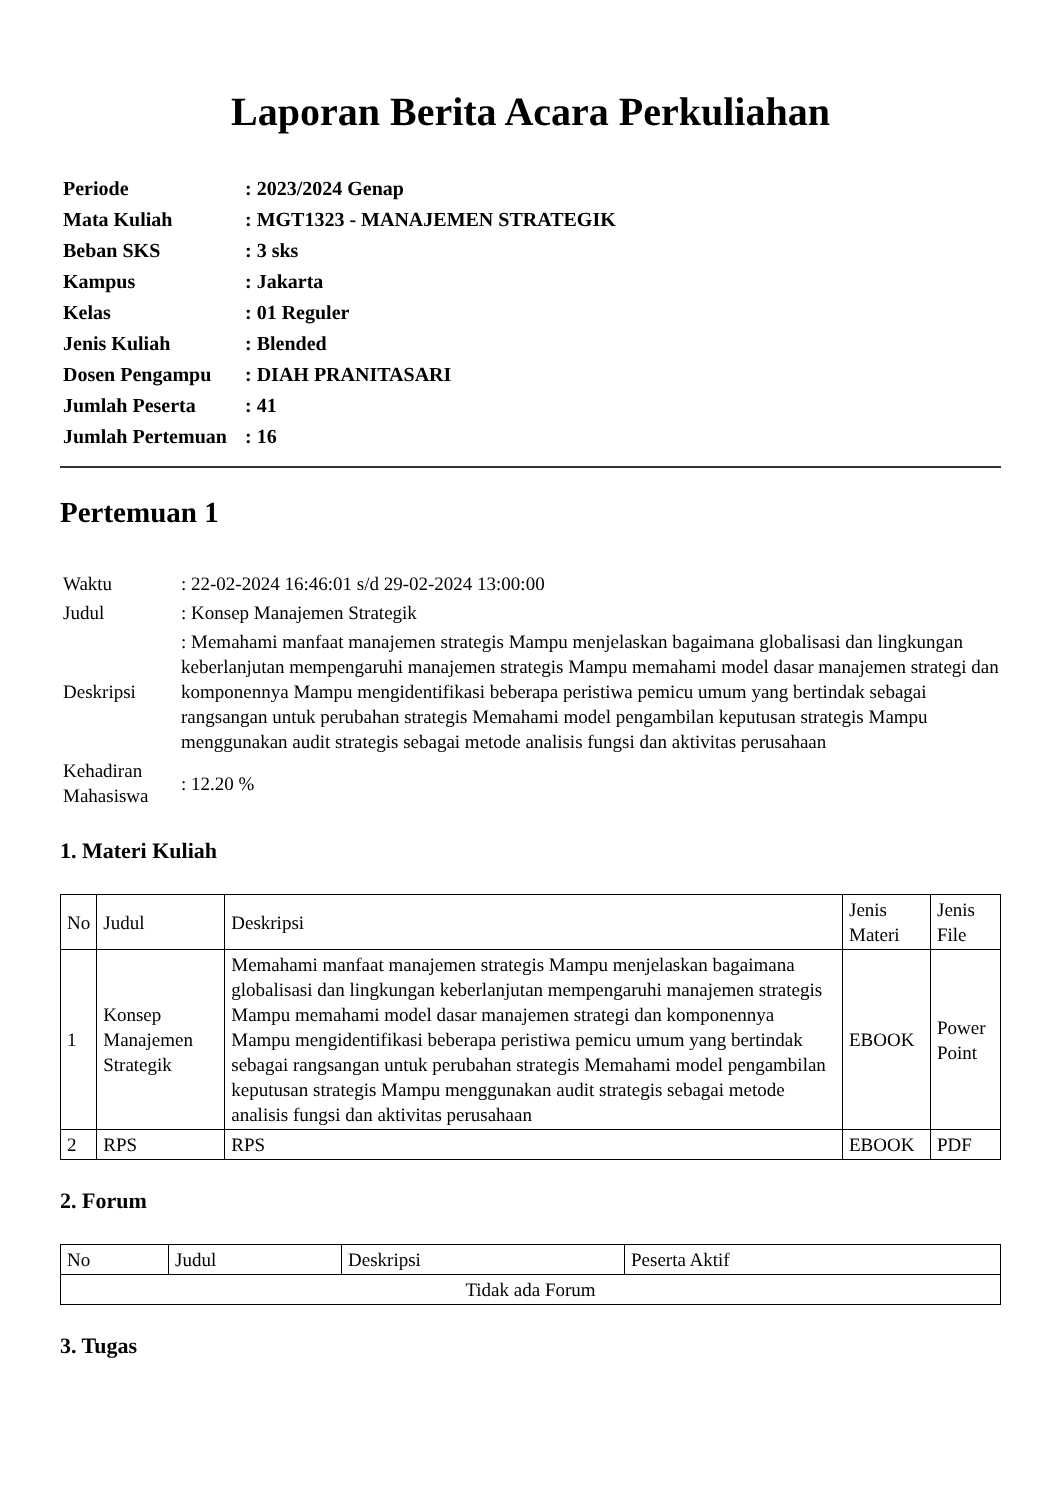Laporan Berita Acara Perkuliahan
| Periode | : 2023/2024 Genap |
| Mata Kuliah | : MGT1323 - MANAJEMEN STRATEGIK |
| Beban SKS | : 3 sks |
| Kampus | : Jakarta |
| Kelas | : 01 Reguler |
| Jenis Kuliah | : Blended |
| Dosen Pengampu | : DIAH PRANITASARI |
| Jumlah Peserta | : 41 |
| Jumlah Pertemuan | : 16 |
Pertemuan 1
| Waktu | : 22-02-2024 16:46:01 s/d 29-02-2024 13:00:00 |
| Judul | : Konsep Manajemen Strategik |
| Deskripsi | : Memahami manfaat manajemen strategis Mampu menjelaskan bagaimana globalisasi dan lingkungan keberlanjutan mempengaruhi manajemen strategis Mampu memahami model dasar manajemen strategi dan komponennya Mampu mengidentifikasi beberapa peristiwa pemicu umum yang bertindak sebagai rangsangan untuk perubahan strategis Memahami model pengambilan keputusan strategis Mampu menggunakan audit strategis sebagai metode analisis fungsi dan aktivitas perusahaan |
| Kehadiran Mahasiswa | : 12.20 % |
1. Materi Kuliah
| No | Judul | Deskripsi | Jenis Materi | Jenis File |
| --- | --- | --- | --- | --- |
| 1 | Konsep Manajemen Strategik | Memahami manfaat manajemen strategis Mampu menjelaskan bagaimana globalisasi dan lingkungan keberlanjutan mempengaruhi manajemen strategis Mampu memahami model dasar manajemen strategi dan komponennya Mampu mengidentifikasi beberapa peristiwa pemicu umum yang bertindak sebagai rangsangan untuk perubahan strategis Memahami model pengambilan keputusan strategis Mampu menggunakan audit strategis sebagai metode analisis fungsi dan aktivitas perusahaan | EBOOK | Power Point |
| 2 | RPS | RPS | EBOOK | PDF |
2. Forum
| No | Judul | Deskripsi | Peserta Aktif |
| --- | --- | --- | --- |
| Tidak ada Forum | | | |
3. Tugas